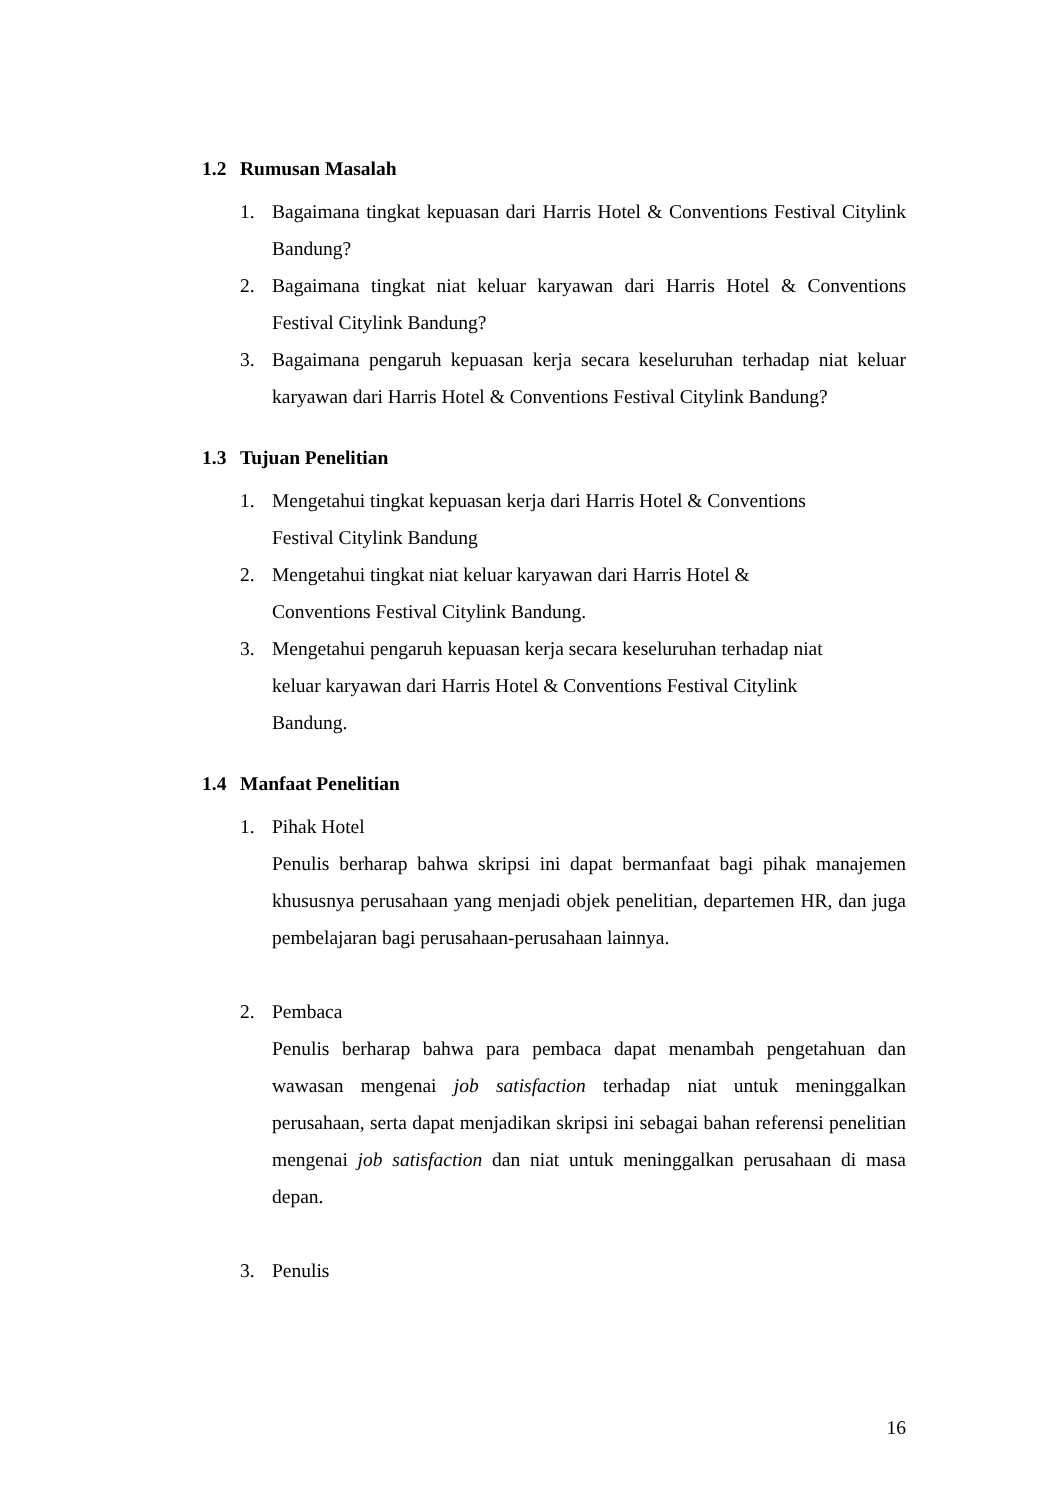1.2 Rumusan Masalah
1. Bagaimana tingkat kepuasan dari Harris Hotel & Conventions Festival Citylink Bandung?
2. Bagaimana tingkat niat keluar karyawan dari Harris Hotel & Conventions Festival Citylink Bandung?
3. Bagaimana pengaruh kepuasan kerja secara keseluruhan terhadap niat keluar karyawan dari Harris Hotel & Conventions Festival Citylink Bandung?
1.3 Tujuan Penelitian
1. Mengetahui tingkat kepuasan kerja dari Harris Hotel & Conventions
Festival Citylink Bandung
2. Mengetahui tingkat niat keluar karyawan dari Harris Hotel &
Conventions Festival Citylink Bandung.
3. Mengetahui pengaruh kepuasan kerja secara keseluruhan terhadap niat
keluar karyawan dari Harris Hotel & Conventions Festival Citylink
Bandung.
1.4 Manfaat Penelitian
1. Pihak Hotel
Penulis berharap bahwa skripsi ini dapat bermanfaat bagi pihak manajemen khususnya perusahaan yang menjadi objek penelitian, departemen HR, dan juga pembelajaran bagi perusahaan-perusahaan lainnya.
2. Pembaca
Penulis berharap bahwa para pembaca dapat menambah pengetahuan dan wawasan mengenai job satisfaction terhadap niat untuk meninggalkan perusahaan, serta dapat menjadikan skripsi ini sebagai bahan referensi penelitian mengenai job satisfaction dan niat untuk meninggalkan perusahaan di masa depan.
3. Penulis
16